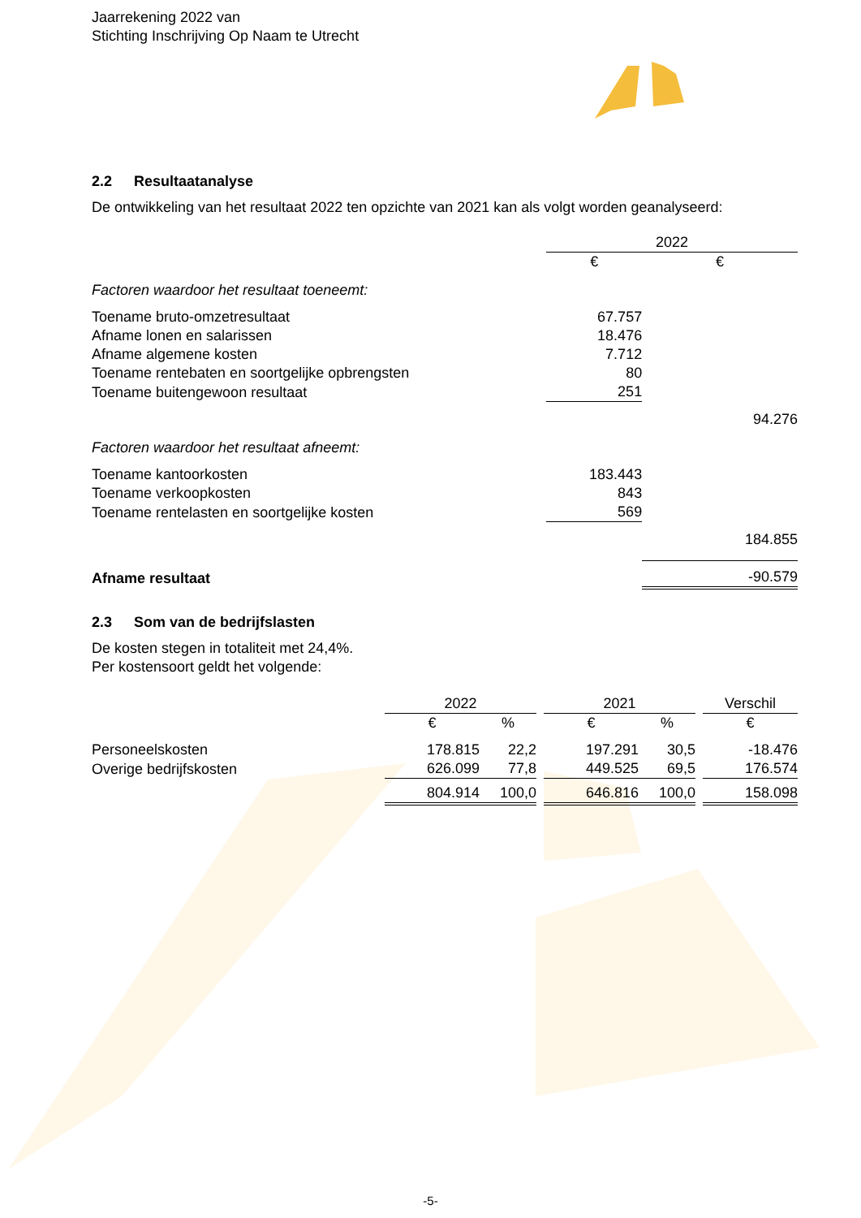Jaarrekening 2022 van
Stichting Inschrijving Op Naam te Utrecht
2.2 Resultaatanalyse
De ontwikkeling van het resultaat 2022 ten opzichte van 2021 kan als volgt worden geanalyseerd:
| | 2022 | |
| | € | € |
| Factoren waardoor het resultaat toeneemt: | | |
| Toename bruto-omzetresultaat | 67.757 | |
| Afname lonen en salarissen | 18.476 | |
| Afname algemene kosten | 7.712 | |
| Toename rentebaten en soortgelijke opbrengsten | 80 | |
| Toename buitengewoon resultaat | 251 | |
| | | 94.276 |
| Factoren waardoor het resultaat afneemt: | | |
| Toename kantoorkosten | 183.443 | |
| Toename verkoopkosten | 843 | |
| Toename rentelasten en soortgelijke kosten | 569 | |
| | | 184.855 |
| Afname resultaat | | -90.579 |
2.3 Som van de bedrijfslasten
De kosten stegen in totaliteit met 24,4%.
Per kostensoort geldt het volgende:
| | 2022 | | | 2021 | | | Verschil |
| | € | % | | € | % | | € |
| Personeelskosten | 178.815 | 22,2 | | 197.291 | 30,5 | | -18.476 |
| Overige bedrijfskosten | 626.099 | 77,8 | | 449.525 | 69,5 | | 176.574 |
| | 804.914 | 100,0 | | 646.816 | 100,0 | | 158.098 |
-5-